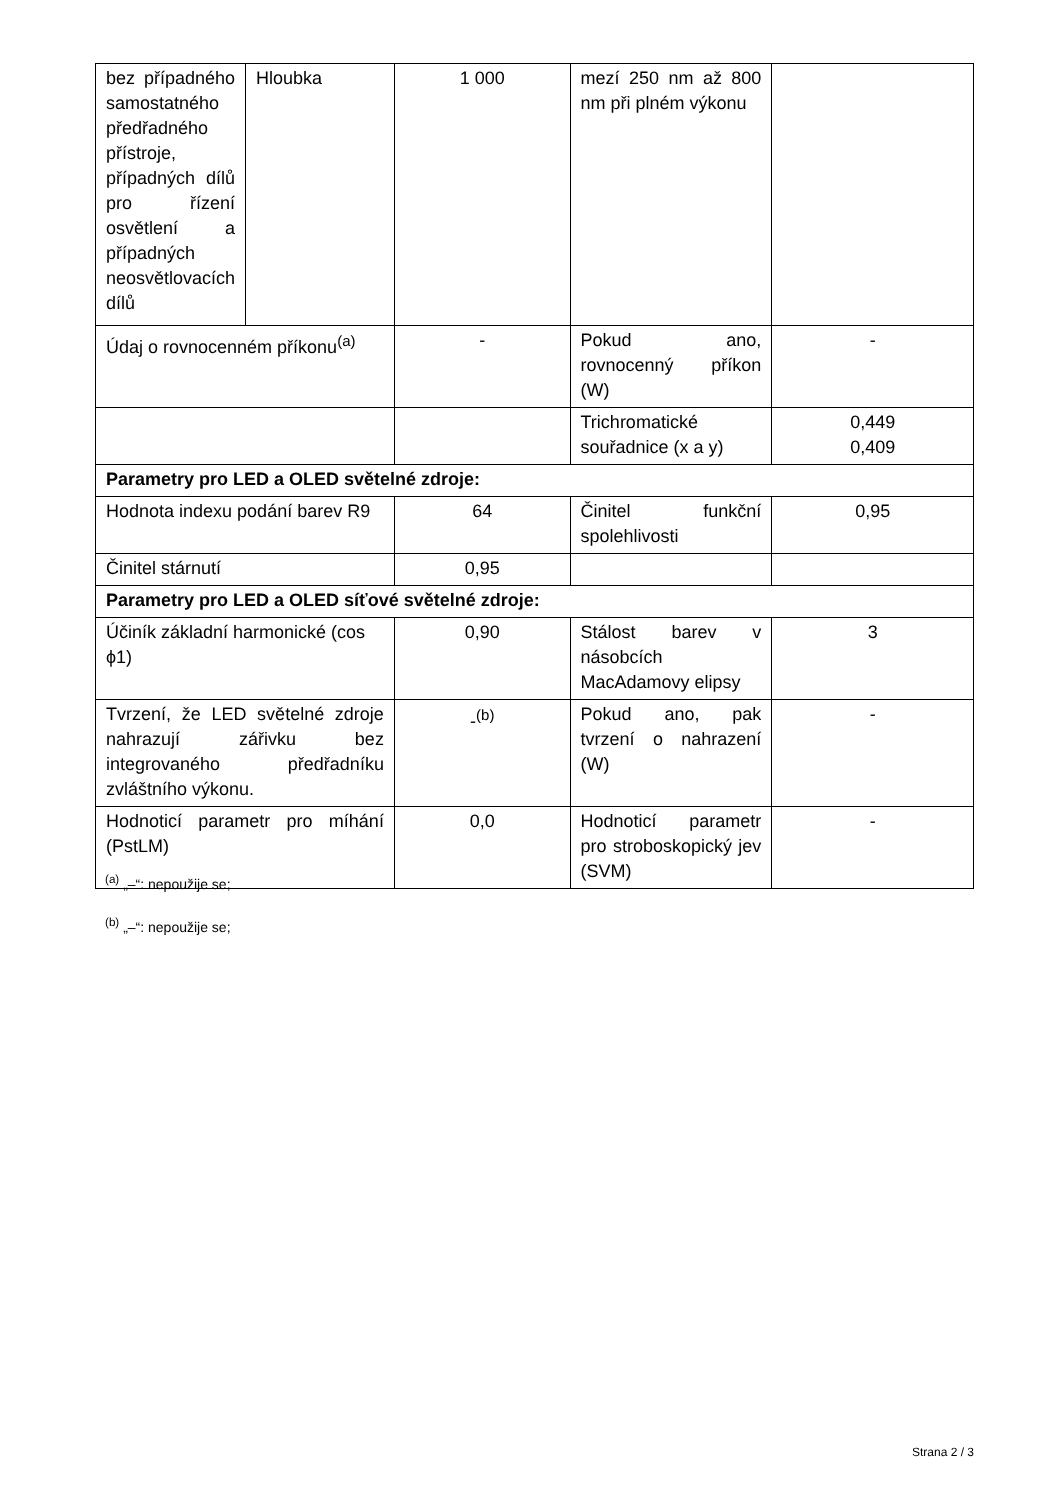| bez případného samostatného předřadného přístroje, případných dílů pro řízení osvětlení a případných neosvětlovacích dílů | Hloubka | 1 000 | mezí 250 nm až 800 nm při plném výkonu | |
| Údaj o rovnocenném příkonu<sup>(a)</sup> | | - | Pokud ano, rovnocenný příkon (W) | - |
| | | | Trichromatické souřadnice (x a y) | 0,449 0,409 |
| Parametry pro LED a OLED světelné zdroje: | | | | |
| Hodnota indexu podání barev R9 | | 64 | Činitel funkční spolehlivosti | 0,95 |
| Činitel stárnutí | | 0,95 | | |
| Parametry pro LED a OLED síťové světelné zdroje: | | | | |
| Účiník základní harmonické (cos ϕ1) | | 0,90 | Stálost barev v násobcích MacAdamovy elipsy | 3 |
| Tvrzení, že LED světelné zdroje nahrazují zářivku bez integrovaného předřadníku zvláštního výkonu. | | -<sup>(b)</sup> | Pokud ano, pak tvrzení o nahrazení (W) | - |
| Hodnoticí parametr pro míhání (PstLM) | | 0,0 | Hodnoticí parametr pro stroboskopický jev (SVM) | - |
<sup>(a)</sup> „–“: nepoužije se;
<sup>(b)</sup> „–“: nepoužije se;
Strana 2 / 3